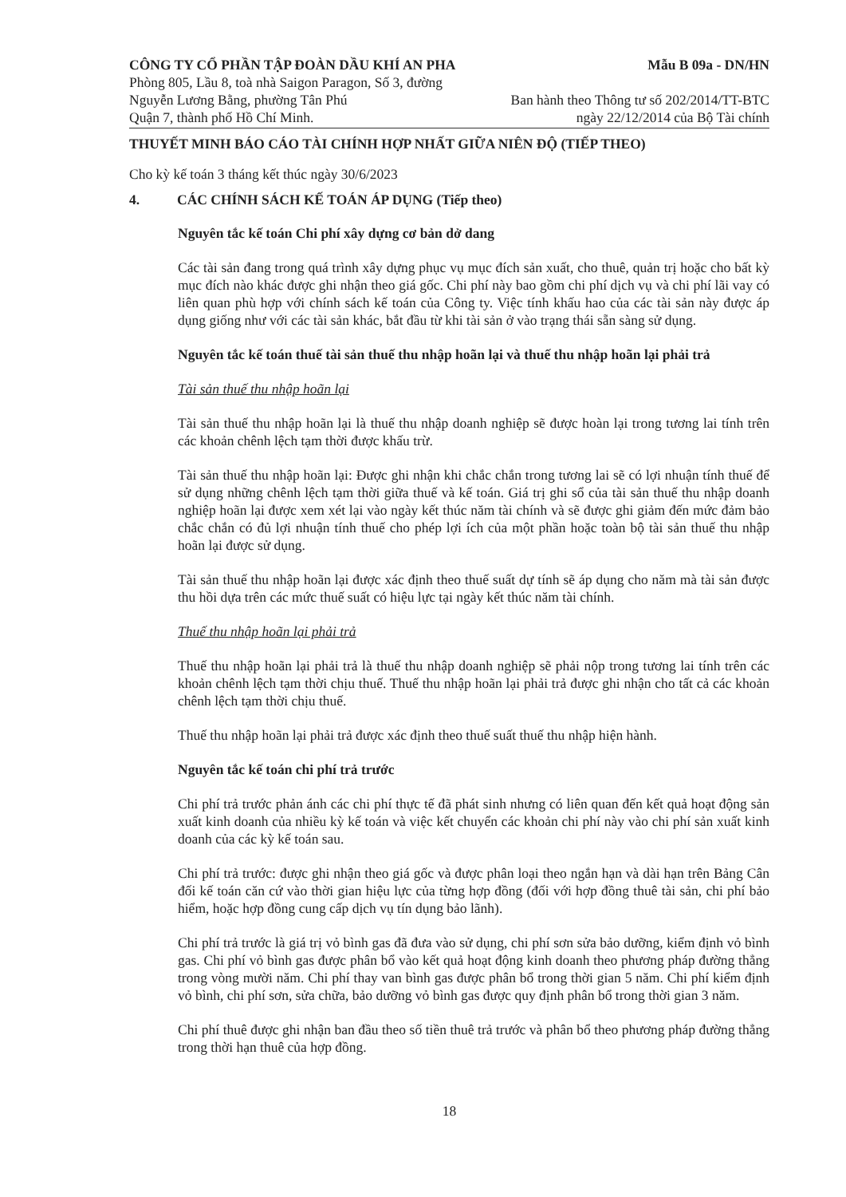CÔNG TY CỔ PHẦN TẬP ĐOÀN DẦU KHÍ AN PHA
Phòng 805, Lầu 8, toà nhà Saigon Paragon, Số 3, đường
Nguyễn Lương Bằng, phường Tân Phú
Quận 7, thành phố Hồ Chí Minh.
Mẫu B 09a - DN/HN
Ban hành theo Thông tư số 202/2014/TT-BTC
ngày 22/12/2014 của Bộ Tài chính
THUYẾT MINH BÁO CÁO TÀI CHÍNH HỢP NHẤT GIỮA NIÊN ĐỘ (TIẾP THEO)
Cho kỳ kế toán 3 tháng kết thúc ngày 30/6/2023
4. CÁC CHÍNH SÁCH KẾ TOÁN ÁP DỤNG (Tiếp theo)
Nguyên tắc kế toán Chi phí xây dựng cơ bản dở dang
Các tài sản đang trong quá trình xây dựng phục vụ mục đích sản xuất, cho thuê, quản trị hoặc cho bất kỳ mục đích nào khác được ghi nhận theo giá gốc. Chi phí này bao gồm chi phí dịch vụ và chi phí lãi vay có liên quan phù hợp với chính sách kế toán của Công ty. Việc tính khấu hao của các tài sản này được áp dụng giống như với các tài sản khác, bắt đầu từ khi tài sản ở vào trạng thái sẵn sàng sử dụng.
Nguyên tắc kế toán thuế tài sản thuế thu nhập hoãn lại và thuế thu nhập hoãn lại phải trả
Tài sản thuế thu nhập hoãn lại
Tài sản thuế thu nhập hoãn lại là thuế thu nhập doanh nghiệp sẽ được hoàn lại trong tương lai tính trên các khoản chênh lệch tạm thời được khấu trừ.
Tài sản thuế thu nhập hoãn lại: Được ghi nhận khi chắc chắn trong tương lai sẽ có lợi nhuận tính thuế để sử dụng những chênh lệch tạm thời giữa thuế và kế toán. Giá trị ghi sổ của tài sản thuế thu nhập doanh nghiệp hoãn lại được xem xét lại vào ngày kết thúc năm tài chính và sẽ được ghi giảm đến mức đảm bảo chắc chắn có đủ lợi nhuận tính thuế cho phép lợi ích của một phần hoặc toàn bộ tài sản thuế thu nhập hoãn lại được sử dụng.
Tài sản thuế thu nhập hoãn lại được xác định theo thuế suất dự tính sẽ áp dụng cho năm mà tài sản được thu hồi dựa trên các mức thuế suất có hiệu lực tại ngày kết thúc năm tài chính.
Thuế thu nhập hoãn lại phải trả
Thuế thu nhập hoãn lại phải trả là thuế thu nhập doanh nghiệp sẽ phải nộp trong tương lai tính trên các khoản chênh lệch tạm thời chịu thuế. Thuế thu nhập hoãn lại phải trả được ghi nhận cho tất cả các khoản chênh lệch tạm thời chịu thuế.
Thuế thu nhập hoãn lại phải trả được xác định theo thuế suất thuế thu nhập hiện hành.
Nguyên tắc kế toán chi phí trả trước
Chi phí trả trước phản ánh các chi phí thực tế đã phát sinh nhưng có liên quan đến kết quả hoạt động sản xuất kinh doanh của nhiều kỳ kế toán và việc kết chuyển các khoản chi phí này vào chi phí sản xuất kinh doanh của các kỳ kế toán sau.
Chi phí trả trước: được ghi nhận theo giá gốc và được phân loại theo ngắn hạn và dài hạn trên Bảng Cân đối kế toán căn cứ vào thời gian hiệu lực của từng hợp đồng (đối với hợp đồng thuê tài sản, chi phí bảo hiểm, hoặc hợp đồng cung cấp dịch vụ tín dụng bảo lãnh).
Chi phí trả trước là giá trị vỏ bình gas đã đưa vào sử dụng, chi phí sơn sửa bảo dưỡng, kiểm định vỏ bình gas. Chi phí vỏ bình gas được phân bổ vào kết quả hoạt động kinh doanh theo phương pháp đường thẳng trong vòng mười năm. Chi phí thay van bình gas được phân bổ trong thời gian 5 năm. Chi phí kiểm định vỏ bình, chi phí sơn, sửa chữa, bảo dưỡng vỏ bình gas được quy định phân bổ trong thời gian 3 năm.
Chi phí thuê được ghi nhận ban đầu theo số tiền thuê trả trước và phân bổ theo phương pháp đường thẳng trong thời hạn thuê của hợp đồng.
18